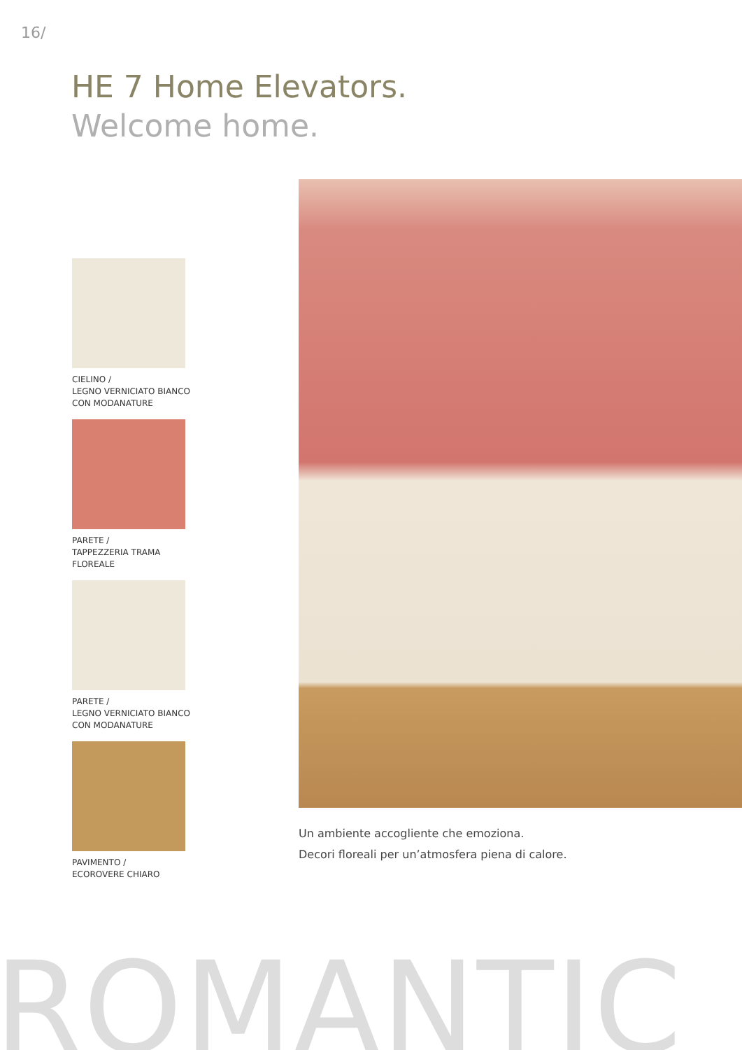16/
HE 7 Home Elevators.
Welcome home.
CIELINO /
LEGNO VERNICIATO BIANCO
CON MODANATURE
PARETE /
TAPPEZZERIA TRAMA
FLOREALE
PARETE /
LEGNO VERNICIATO BIANCO
CON MODANATURE
PAVIMENTO /
ECOROVERE CHIARO
Un ambiente accogliente che emoziona.
Decori floreali per un’atmosfera piena di calore.
ROMANTIC